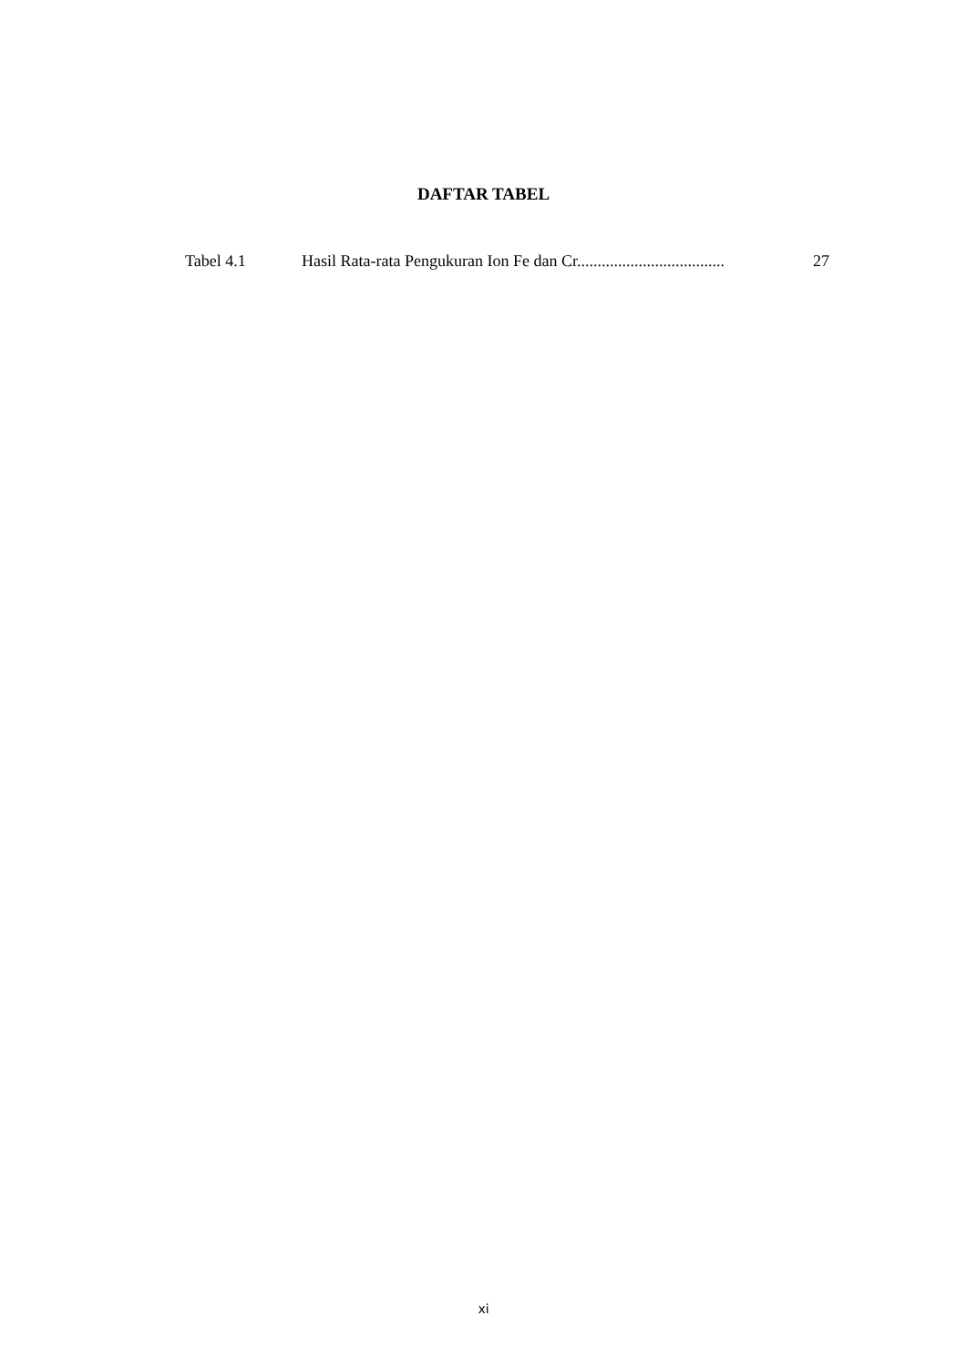DAFTAR TABEL
Tabel 4.1 Hasil Rata-rata Pengukuran Ion Fe dan Cr.................................... 27
xi